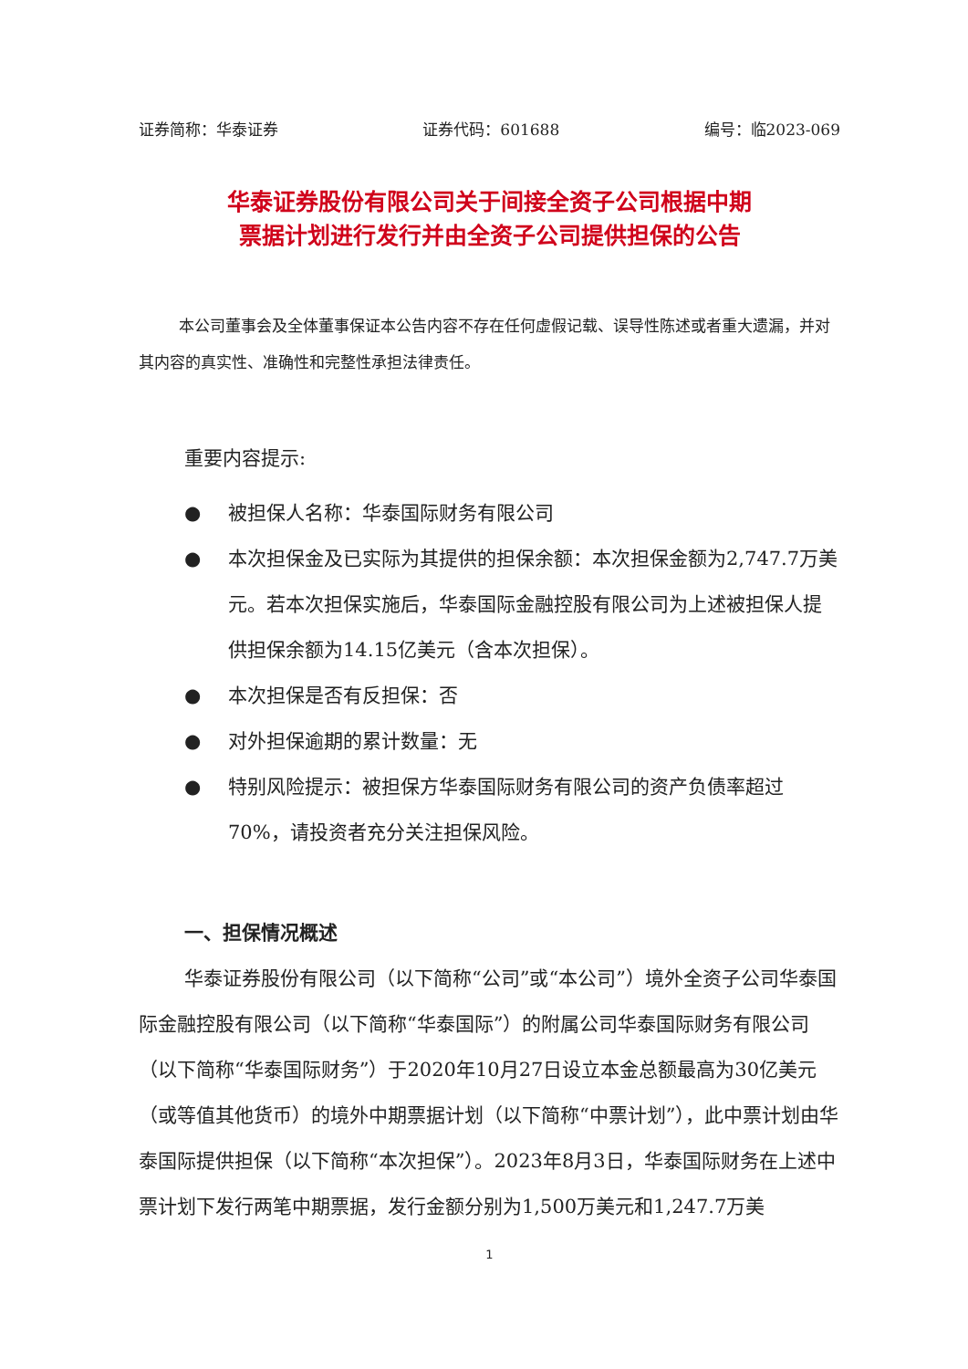证券简称：华泰证券 证券代码：601688 编号：临2023-069
华泰证券股份有限公司关于间接全资子公司根据中期
票据计划进行发行并由全资子公司提供担保的公告
本公司董事会及全体董事保证本公告内容不存在任何虚假记载、误导性陈述或者重大遗漏，并对其内容的真实性、准确性和完整性承担法律责任。
重要内容提示:
● 被担保人名称：华泰国际财务有限公司
● 本次担保金及已实际为其提供的担保余额：本次担保金额为2,747.7万美元。若本次担保实施后，华泰国际金融控股有限公司为上述被担保人提供担保余额为14.15亿美元（含本次担保）。
● 本次担保是否有反担保：否
● 对外担保逾期的累计数量：无
● 特别风险提示：被担保方华泰国际财务有限公司的资产负债率超过70%，请投资者充分关注担保风险。
一、担保情况概述
华泰证券股份有限公司（以下简称“公司”或“本公司”）境外全资子公司华泰国际金融控股有限公司（以下简称“华泰国际”）的附属公司华泰国际财务有限公司（以下简称“华泰国际财务”）于2020年10月27日设立本金总额最高为30亿美元（或等值其他货币）的境外中期票据计划（以下简称“中票计划”），此中票计划由华泰国际提供担保（以下简称“本次担保”）。2023年8月3日，华泰国际财务在上述中票计划下发行两笔中期票据，发行金额分别为1,500万美元和1,247.7万美
1